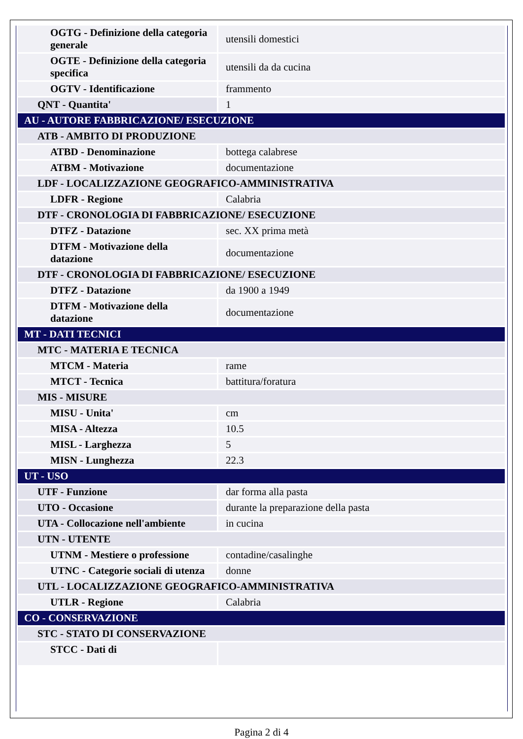| OGTG - Definizione della categoria generale | utensili domestici |
| OGTE - Definizione della categoria specifica | utensili da da cucina |
| OGTV - Identificazione | frammento |
| QNT - Quantita' | 1 |
| AU - AUTORE FABBRICAZIONE/ ESECUZIONE | |
| ATB - AMBITO DI PRODUZIONE | |
| ATBD - Denominazione | bottega calabrese |
| ATBM - Motivazione | documentazione |
| LDF - LOCALIZZAZIONE GEOGRAFICO-AMMINISTRATIVA | |
| LDFR - Regione | Calabria |
| DTF - CRONOLOGIA DI FABBRICAZIONE/ ESECUZIONE | |
| DTFZ - Datazione | sec. XX prima metà |
| DTFM - Motivazione della datazione | documentazione |
| DTF - CRONOLOGIA DI FABBRICAZIONE/ ESECUZIONE | |
| DTFZ - Datazione | da 1900 a 1949 |
| DTFM - Motivazione della datazione | documentazione |
| MT - DATI TECNICI | |
| MTC - MATERIA E TECNICA | |
| MTCM - Materia | rame |
| MTCT - Tecnica | battitura/foratura |
| MIS - MISURE | |
| MISU - Unita' | cm |
| MISA - Altezza | 10.5 |
| MISL - Larghezza | 5 |
| MISN - Lunghezza | 22.3 |
| UT - USO | |
| UTF - Funzione | dar forma alla pasta |
| UTO - Occasione | durante la preparazione della pasta |
| UTA - Collocazione nell'ambiente | in cucina |
| UTN - UTENTE | |
| UTNM - Mestiere o professione | contadine/casalinghe |
| UTNC - Categorie sociali di utenza | donne |
| UTL - LOCALIZZAZIONE GEOGRAFICO-AMMINISTRATIVA | |
| UTLR - Regione | Calabria |
| CO - CONSERVAZIONE | |
| STC - STATO DI CONSERVAZIONE | |
| STCC - Dati di | |
Pagina 2 di 4